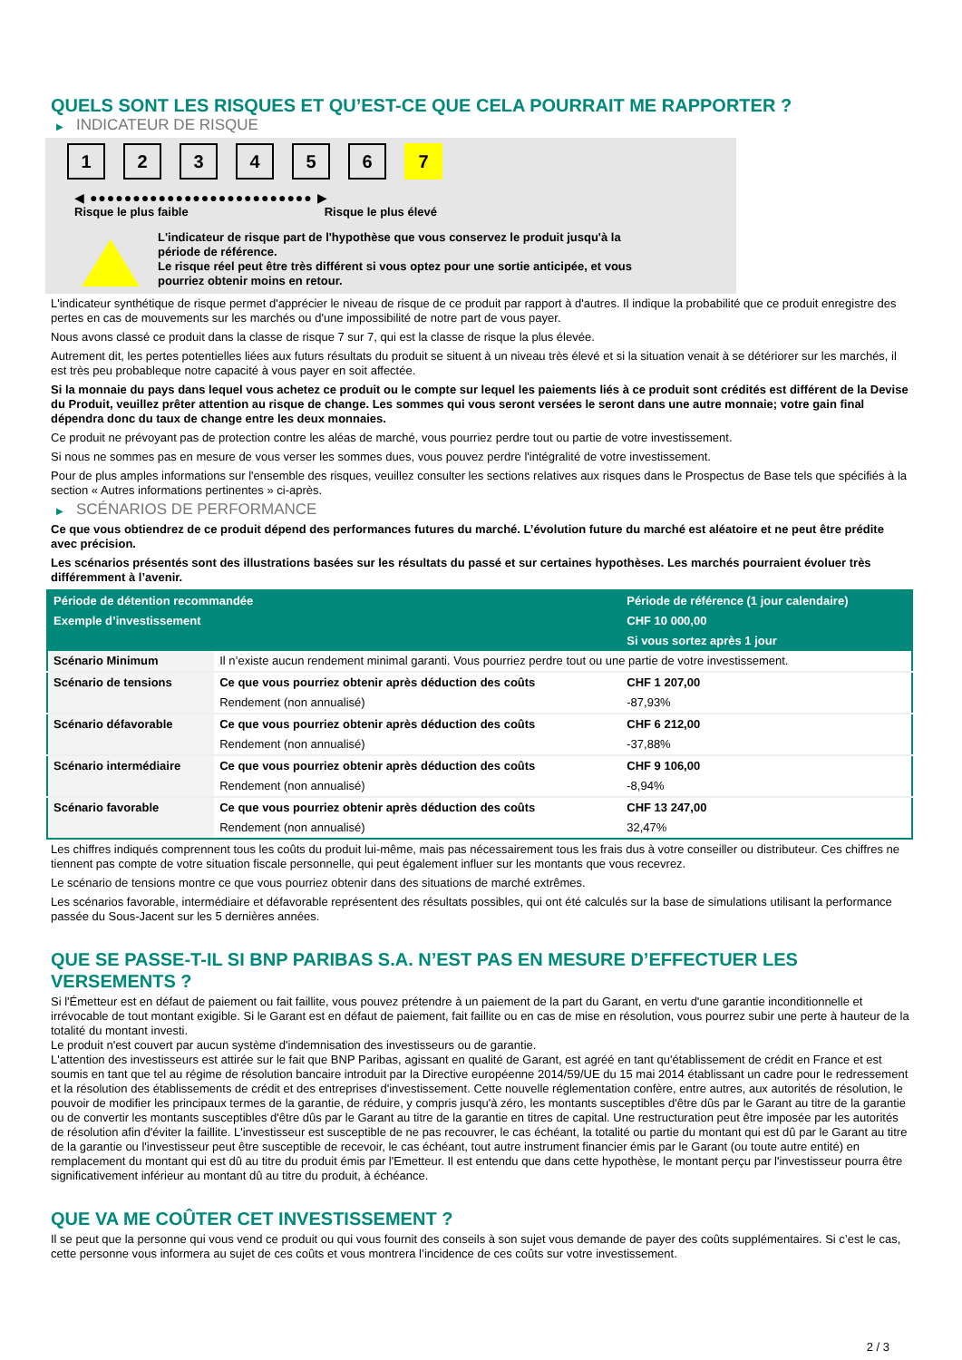QUELS SONT LES RISQUES ET QU’EST-CE QUE CELA POURRAIT ME RAPPORTER ?
▶ INDICATEUR DE RISQUE
1 2 3 4 5 6 7
◀ ●●●●●●●●●●●●●●●●●●●●●●●●●● ▶
Risque le plus faible Risque le plus élevé
L'indicateur de risque part de l'hypothèse que vous conservez le produit jusqu'à la
période de référence.
Le risque réel peut être très différent si vous optez pour une sortie anticipée, et vous
pourriez obtenir moins en retour.
L'indicateur synthétique de risque permet d'apprécier le niveau de risque de ce produit par rapport à d'autres. Il indique la probabilité que ce produit enregistre des pertes en cas de mouvements sur les marchés ou d'une impossibilité de notre part de vous payer.
Nous avons classé ce produit dans la classe de risque 7 sur 7, qui est la classe de risque la plus élevée.
Autrement dit, les pertes potentielles liées aux futurs résultats du produit se situent à un niveau très élevé et si la situation venait à se détériorer sur les marchés, il est très peu probableque notre capacité à vous payer en soit affectée.
Si la monnaie du pays dans lequel vous achetez ce produit ou le compte sur lequel les paiements liés à ce produit sont crédités est différent de la Devise du Produit, veuillez prêter attention au risque de change. Les sommes qui vous seront versées le seront dans une autre monnaie; votre gain final dépendra donc du taux de change entre les deux monnaies.
Ce produit ne prévoyant pas de protection contre les aléas de marché, vous pourriez perdre tout ou partie de votre investissement.
Si nous ne sommes pas en mesure de vous verser les sommes dues, vous pouvez perdre l'intégralité de votre investissement.
Pour de plus amples informations sur l'ensemble des risques, veuillez consulter les sections relatives aux risques dans le Prospectus de Base tels que spécifiés à la section « Autres informations pertinentes » ci-après.
▶ SCÉNARIOS DE PERFORMANCE
Ce que vous obtiendrez de ce produit dépend des performances futures du marché. L’évolution future du marché est aléatoire et ne peut être prédite avec précision.
Les scénarios présentés sont des illustrations basées sur les résultats du passé et sur certaines hypothèses. Les marchés pourraient évoluer très différemment à l’avenir.
| Période de détention recommandée | | Période de référence (1 jour calendaire) |
| Exemple d’investissement | | CHF 10 000,00 |
| | | Si vous sortez après 1 jour |
| Scénario Minimum | Il n’existe aucun rendement minimal garanti. Vous pourriez perdre tout ou une partie de votre investissement. | |
| Scénario de tensions | Ce que vous pourriez obtenir après déduction des coûts | CHF 1 207,00 |
| | Rendement (non annualisé) | -87,93% |
| Scénario défavorable | Ce que vous pourriez obtenir après déduction des coûts | CHF 6 212,00 |
| | Rendement (non annualisé) | -37,88% |
| Scénario intermédiaire | Ce que vous pourriez obtenir après déduction des coûts | CHF 9 106,00 |
| | Rendement (non annualisé) | -8,94% |
| Scénario favorable | Ce que vous pourriez obtenir après déduction des coûts | CHF 13 247,00 |
| | Rendement (non annualisé) | 32,47% |
Les chiffres indiqués comprennent tous les coûts du produit lui-même, mais pas nécessairement tous les frais dus à votre conseiller ou distributeur. Ces chiffres ne tiennent pas compte de votre situation fiscale personnelle, qui peut également influer sur les montants que vous recevrez.
Le scénario de tensions montre ce que vous pourriez obtenir dans des situations de marché extrêmes.
Les scénarios favorable, intermédiaire et défavorable représentent des résultats possibles, qui ont été calculés sur la base de simulations utilisant la performance passée du Sous-Jacent sur les 5 dernières années.
QUE SE PASSE-T-IL SI BNP PARIBAS S.A. N’EST PAS EN MESURE D’EFFECTUER LES VERSEMENTS ?
Si l'Émetteur est en défaut de paiement ou fait faillite, vous pouvez prétendre à un paiement de la part du Garant, en vertu d'une garantie inconditionnelle et irrévocable de tout montant exigible. Si le Garant est en défaut de paiement, fait faillite ou en cas de mise en résolution, vous pourrez subir une perte à hauteur de la totalité du montant investi.
Le produit n'est couvert par aucun système d'indemnisation des investisseurs ou de garantie.
L'attention des investisseurs est attirée sur le fait que BNP Paribas, agissant en qualité de Garant, est agréé en tant qu'établissement de crédit en France et est soumis en tant que tel au régime de résolution bancaire introduit par la Directive européenne 2014/59/UE du 15 mai 2014 établissant un cadre pour le redressement et la résolution des établissements de crédit et des entreprises d'investissement. Cette nouvelle réglementation confère, entre autres, aux autorités de résolution, le pouvoir de modifier les principaux termes de la garantie, de réduire, y compris jusqu'à zéro, les montants susceptibles d'être dûs par le Garant au titre de la garantie ou de convertir les montants susceptibles d'être dûs par le Garant au titre de la garantie en titres de capital. Une restructuration peut être imposée par les autorités de résolution afin d'éviter la faillite. L'investisseur est susceptible de ne pas recouvrer, le cas échéant, la totalité ou partie du montant qui est dû par le Garant au titre de la garantie ou l'investisseur peut être susceptible de recevoir, le cas échéant, tout autre instrument financier émis par le Garant (ou toute autre entité) en remplacement du montant qui est dû au titre du produit émis par l'Emetteur. Il est entendu que dans cette hypothèse, le montant perçu par l'investisseur pourra être significativement inférieur au montant dû au titre du produit, à échéance.
QUE VA ME COÛTER CET INVESTISSEMENT ?
Il se peut que la personne qui vous vend ce produit ou qui vous fournit des conseils à son sujet vous demande de payer des coûts supplémentaires. Si c’est le cas, cette personne vous informera au sujet de ces coûts et vous montrera l’incidence de ces coûts sur votre investissement.
2 / 3